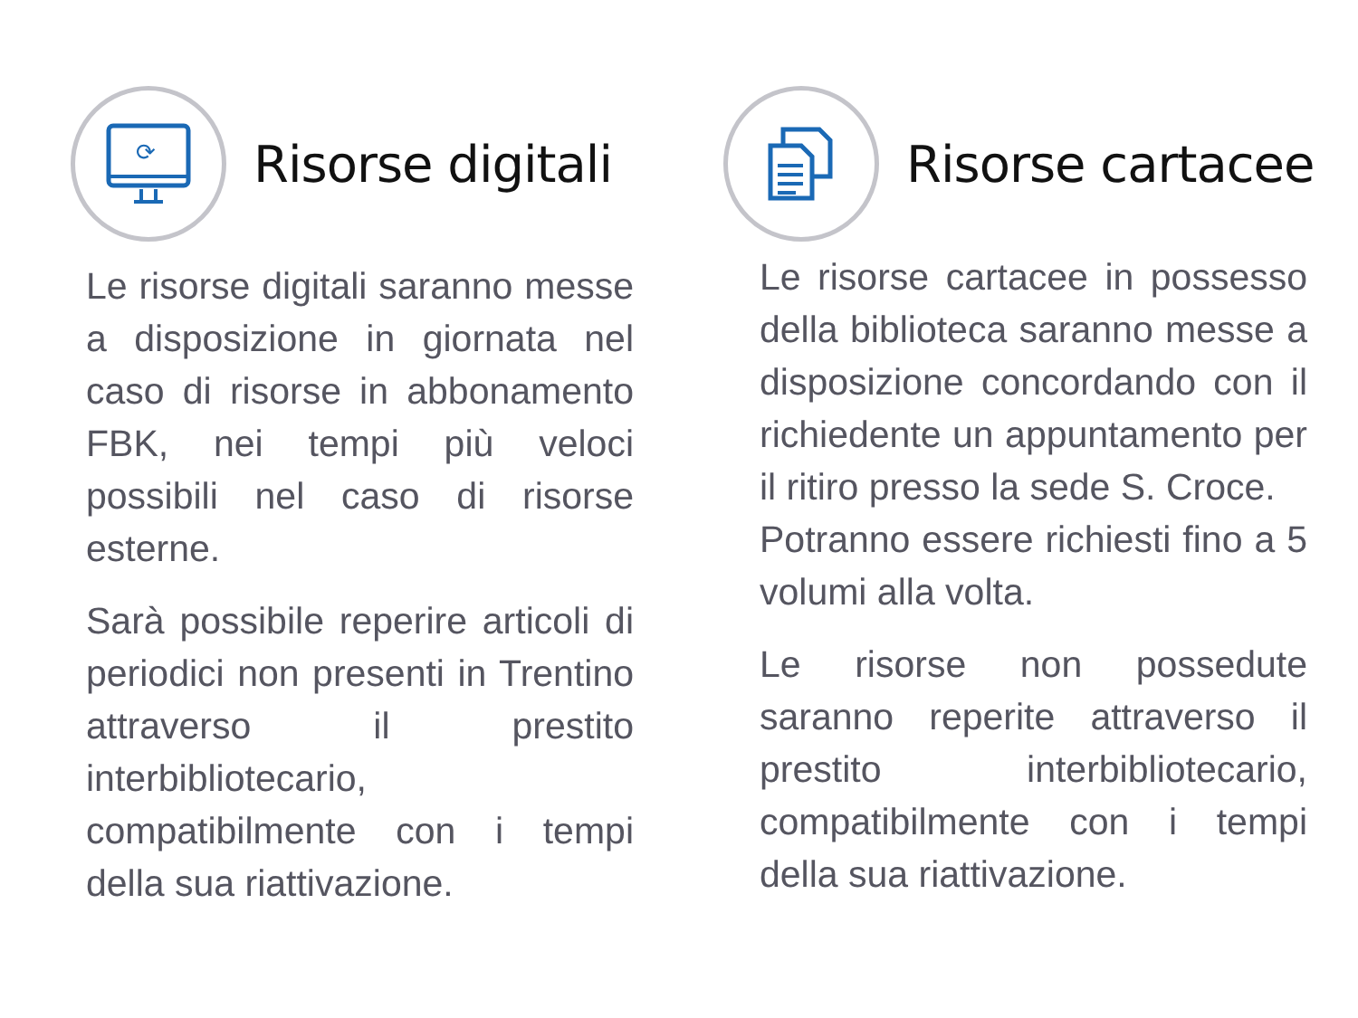⟳
Risorse digitali
Le risorse digitali saranno messe a disposizione in giornata nel caso di risorse in abbonamento FBK, nei tempi più veloci possibili nel caso di risorse esterne.
Sarà possibile reperire articoli di periodici non presenti in Trentino attraverso il prestito interbibliotecario, compatibilmente con i tempi della sua riattivazione.
Risorse cartacee
Le risorse cartacee in possesso della biblioteca saranno messe a disposizione concordando con il richiedente un appuntamento per il ritiro presso la sede S. Croce.
Potranno essere richiesti fino a 5 volumi alla volta.
Le risorse non possedute saranno reperite attraverso il prestito interbibliotecario, compatibilmente con i tempi della sua riattivazione.